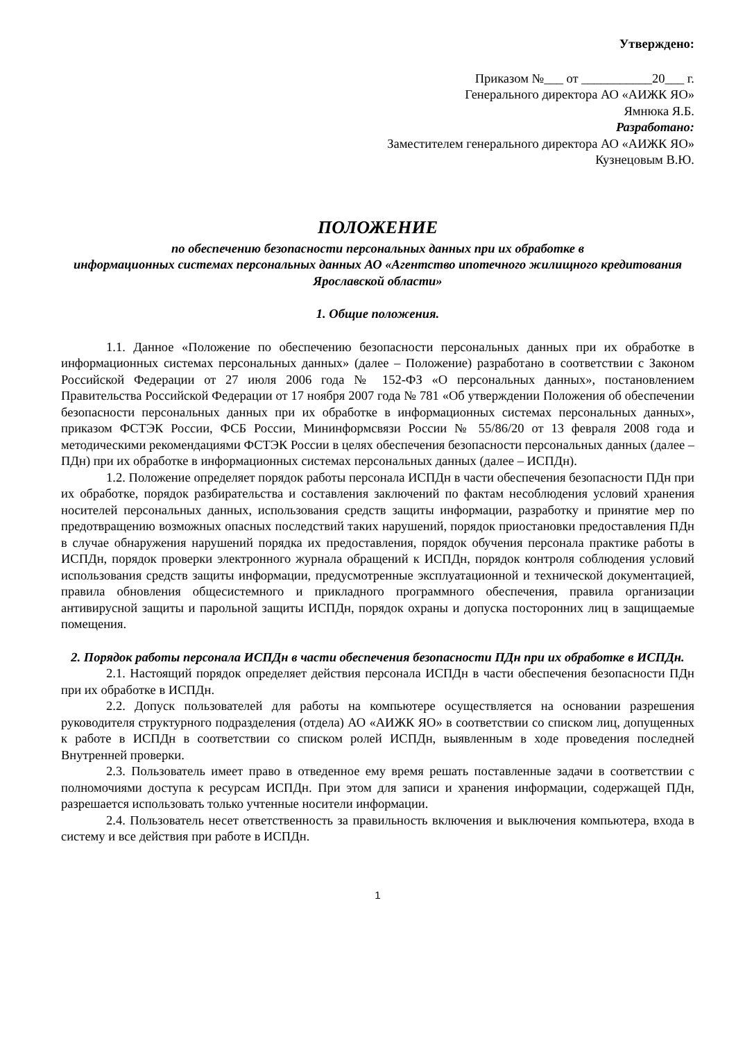Утверждено:
Приказом №___ от ___________20___ г.
Генерального директора АО «АИЖК ЯО»
Ямнюка Я.Б.
Разработано:
Заместителем генерального директора АО «АИЖК ЯО»
Кузнецовым В.Ю.
ПОЛОЖЕНИЕ
по обеспечению безопасности персональных данных при их обработке в
информационных системах персональных данных АО «Агентство ипотечного жилищного кредитования Ярославской области»
1. Общие положения.
1.1. Данное «Положение по обеспечению безопасности персональных данных при их обработке в информационных системах персональных данных» (далее – Положение) разработано в соответствии с Законом Российской Федерации от 27 июля 2006 года № 152-ФЗ «О персональных данных», постановлением Правительства Российской Федерации от 17 ноября 2007 года № 781 «Об утверждении Положения об обеспечении безопасности персональных данных при их обработке в информационных системах персональных данных», приказом ФСТЭК России, ФСБ России, Мининформсвязи России № 55/86/20 от 13 февраля 2008 года и методическими рекомендациями ФСТЭК России в целях обеспечения безопасности персональных данных (далее – ПДн) при их обработке в информационных системах персональных данных (далее – ИСПДн).
1.2. Положение определяет порядок работы персонала ИСПДн в части обеспечения безопасности ПДн при их обработке, порядок разбирательства и составления заключений по фактам несоблюдения условий хранения носителей персональных данных, использования средств защиты информации, разработку и принятие мер по предотвращению возможных опасных последствий таких нарушений, порядок приостановки предоставления ПДн в случае обнаружения нарушений порядка их предоставления, порядок обучения персонала практике работы в ИСПДн, порядок проверки электронного журнала обращений к ИСПДн, порядок контроля соблюдения условий использования средств защиты информации, предусмотренные эксплуатационной и технической документацией, правила обновления общесистемного и прикладного программного обеспечения, правила организации антивирусной защиты и парольной защиты ИСПДн, порядок охраны и допуска посторонних лиц в защищаемые помещения.
2. Порядок работы персонала ИСПДн в части обеспечения безопасности ПДн при их обработке в ИСПДн.
2.1. Настоящий порядок определяет действия персонала ИСПДн в части обеспечения безопасности ПДн при их обработке в ИСПДн.
2.2. Допуск пользователей для работы на компьютере осуществляется на основании разрешения руководителя структурного подразделения (отдела) АО «АИЖК ЯО» в соответствии со списком лиц, допущенных к работе в ИСПДн в соответствии со списком ролей ИСПДн, выявленным в ходе проведения последней Внутренней проверки.
2.3. Пользователь имеет право в отведенное ему время решать поставленные задачи в соответствии с полномочиями доступа к ресурсам ИСПДн. При этом для записи и хранения информации, содержащей ПДн, разрешается использовать только учтенные носители информации.
2.4. Пользователь несет ответственность за правильность включения и выключения компьютера, входа в систему и все действия при работе в ИСПДн.
1